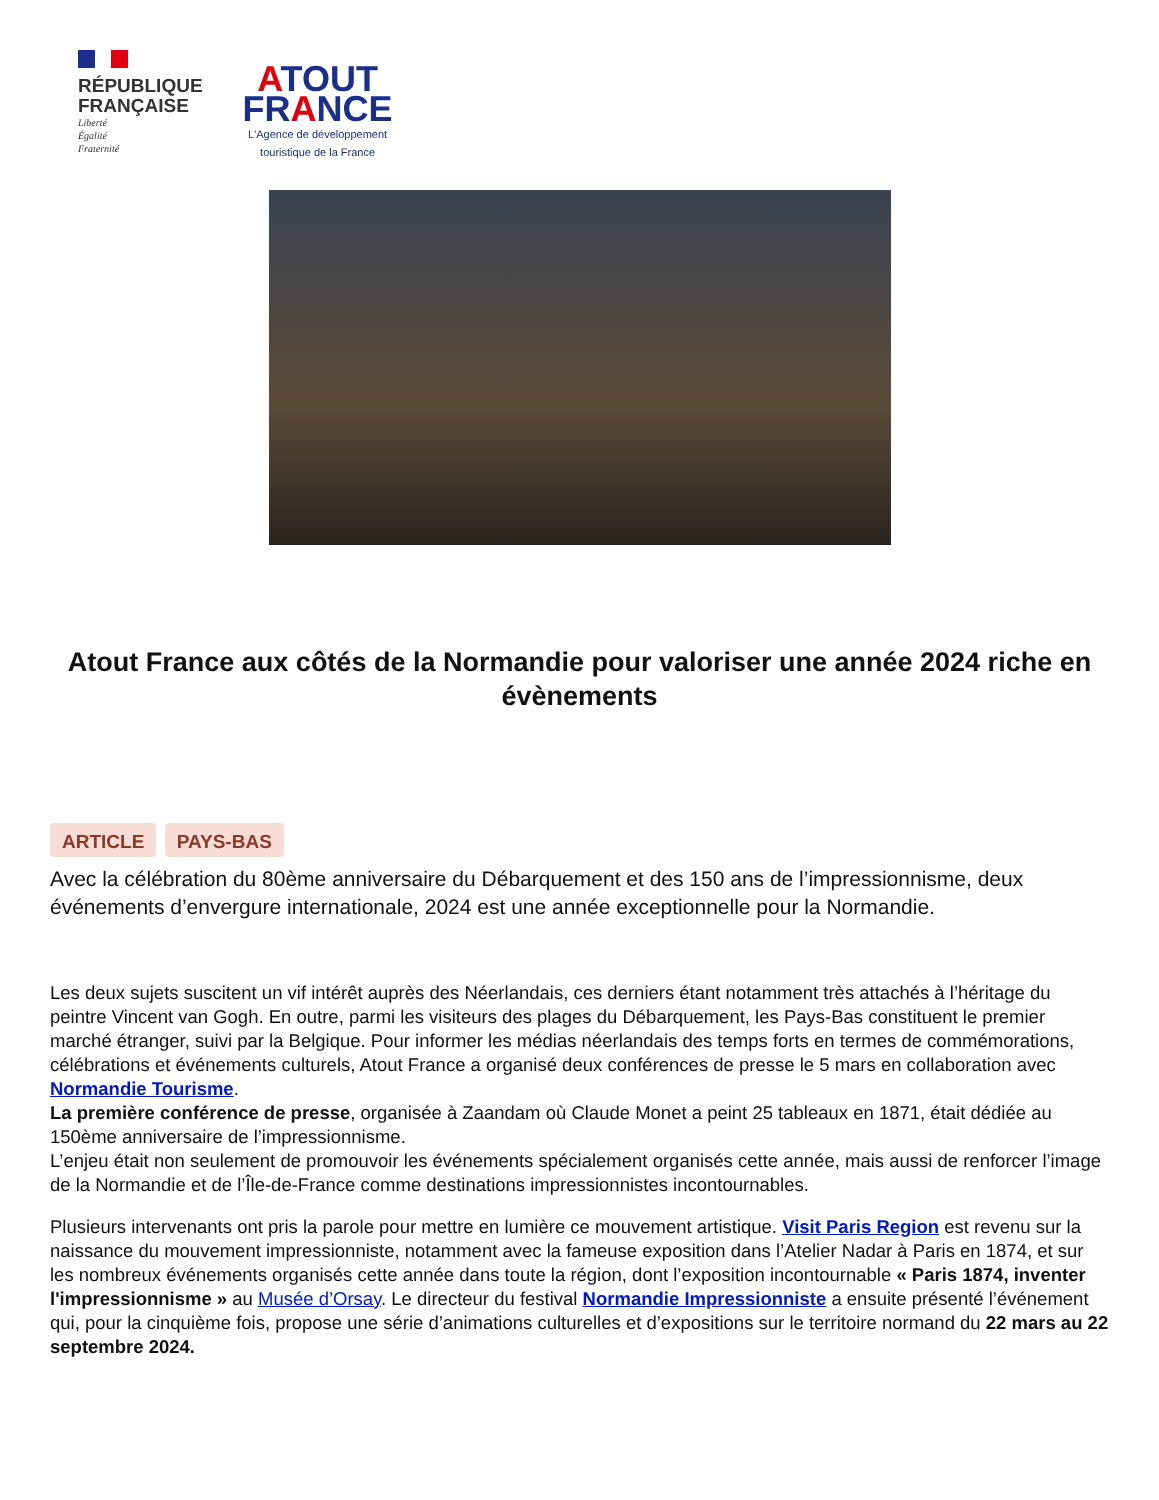RÉPUBLIQUE
FRANÇAISE
Liberté
Égalité
Fraternité
ATOUT
FRANCE
L'Agence de développement
touristique de la France
Atout France aux côtés de la Normandie pour valoriser une année 2024 riche en évènements
ARTICLE PAYS-BAS
Avec la célébration du 80ème anniversaire du Débarquement et des 150 ans de l’impressionnisme, deux événements d’envergure internationale, 2024 est une année exceptionnelle pour la Normandie.
Les deux sujets suscitent un vif intérêt auprès des Néerlandais, ces derniers étant notamment très attachés à l’héritage du peintre Vincent van Gogh. En outre, parmi les visiteurs des plages du Débarquement, les Pays-Bas constituent le premier marché étranger, suivi par la Belgique. Pour informer les médias néerlandais des temps forts en termes de commémorations, célébrations et événements culturels, Atout France a organisé deux conférences de presse le 5 mars en collaboration avec Normandie Tourisme.
La première conférence de presse, organisée à Zaandam où Claude Monet a peint 25 tableaux en 1871, était dédiée au 150ème anniversaire de l’impressionnisme.
L’enjeu était non seulement de promouvoir les événements spécialement organisés cette année, mais aussi de renforcer l’image de la Normandie et de l’Île-de-France comme destinations impressionnistes incontournables.
Plusieurs intervenants ont pris la parole pour mettre en lumière ce mouvement artistique. Visit Paris Region est revenu sur la naissance du mouvement impressionniste, notamment avec la fameuse exposition dans l’Atelier Nadar à Paris en 1874, et sur les nombreux événements organisés cette année dans toute la région, dont l’exposition incontournable « Paris 1874, inventer l'impressionnisme » au Musée d’Orsay. Le directeur du festival Normandie Impressionniste a ensuite présenté l’événement qui, pour la cinquième fois, propose une série d’animations culturelles et d’expositions sur le territoire normand du 22 mars au 22 septembre 2024.